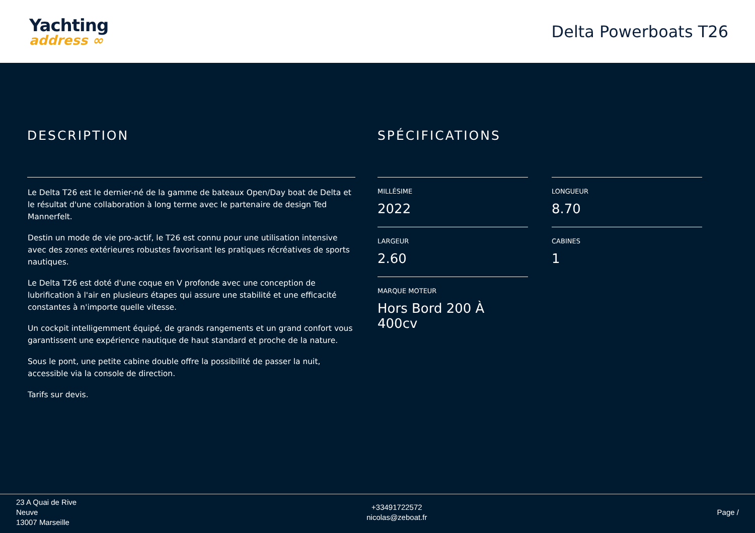Yachting
address ∞
Delta Powerboats T26
DESCRIPTION
Le Delta T26 est le dernier-né de la gamme de bateaux Open/Day boat de Delta et le résultat d'une collaboration à long terme avec le partenaire de design Ted Mannerfelt.
Destin un mode de vie pro-actif, le T26 est connu pour une utilisation intensive avec des zones extérieures robustes favorisant les pratiques récréatives de sports nautiques.
Le Delta T26 est doté d'une coque en V profonde avec une conception de lubrification à l'air en plusieurs étapes qui assure une stabilité et une efficacité constantes à n'importe quelle vitesse.
Un cockpit intelligemment équipé, de grands rangements et un grand confort vous garantissent une expérience nautique de haut standard et proche de la nature.
Sous le pont, une petite cabine double offre la possibilité de passer la nuit, accessible via la console de direction.
Tarifs sur devis.
SPÉCIFICATIONS
MILLÉSIME
2022
LONGUEUR
8.70
LARGEUR
2.60
CABINES
1
MARQUE MOTEUR
Hors Bord 200 À 400cv
23 A Quai de Rive
Neuve
13007 Marseille
+33491722572
nicolas@zeboat.fr
Page /